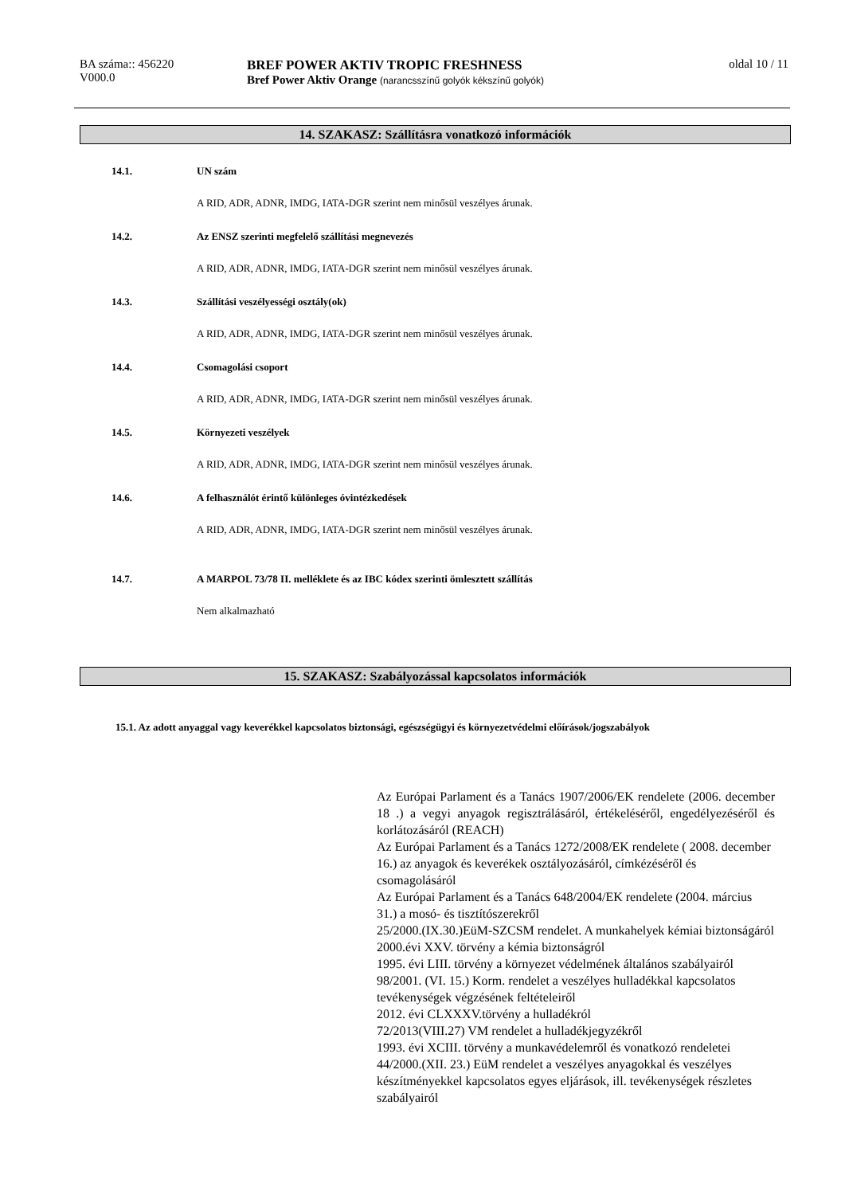BA száma:: 456220
V000.0
BREF POWER AKTIV TROPIC FRESHNESS
Bref Power Aktiv Orange (narancsszínű golyók kékszínű golyók)
oldal 10 / 11
14. SZAKASZ: Szállításra vonatkozó információk
14.1. UN szám
A RID, ADR, ADNR, IMDG, IATA-DGR szerint nem minősül veszélyes árunak.
14.2. Az ENSZ szerinti megfelelő szállítási megnevezés
A RID, ADR, ADNR, IMDG, IATA-DGR szerint nem minősül veszélyes árunak.
14.3. Szállítási veszélyességi osztály(ok)
A RID, ADR, ADNR, IMDG, IATA-DGR szerint nem minősül veszélyes árunak.
14.4. Csomagolási csoport
A RID, ADR, ADNR, IMDG, IATA-DGR szerint nem minősül veszélyes árunak.
14.5. Környezeti veszélyek
A RID, ADR, ADNR, IMDG, IATA-DGR szerint nem minősül veszélyes árunak.
14.6. A felhasználót érintő különleges óvintézkedések
A RID, ADR, ADNR, IMDG, IATA-DGR szerint nem minősül veszélyes árunak.
14.7. A MARPOL 73/78 II. melléklete és az IBC kódex szerinti ömlesztett szállítás
Nem alkalmazható
15. SZAKASZ: Szabályozással kapcsolatos információk
15.1. Az adott anyaggal vagy keverékkel kapcsolatos biztonsági, egészségügyi és környezetvédelmi előírások/jogszabályok
Az Európai Parlament és a Tanács 1907/2006/EK rendelete (2006. december 18 .) a vegyi anyagok regisztrálásáról, értékeléséről, engedélyezéséről és korlátozásáról (REACH)
Az Európai Parlament és a Tanács 1272/2008/EK rendelete ( 2008. december 16.) az anyagok és keverékek osztályozásáról, címkézéséről és csomagolásáról
Az Európai Parlament és a Tanács 648/2004/EK rendelete (2004. március 31.) a mosó- és tisztítószerekről
25/2000.(IX.30.)EüM-SZCSM rendelet. A munkahelyek kémiai biztonságáról
2000.évi XXV. törvény a kémia biztonságról
1995. évi LIII. törvény a környezet védelmének általános szabályairól
98/2001. (VI. 15.) Korm. rendelet a veszélyes hulladékkal kapcsolatos tevékenységek végzésének feltételeiről
2012. évi CLXXXV.törvény a hulladékról
72/2013(VIII.27) VM rendelet a hulladékjegyzékről
1993. évi XCIII. törvény a munkavédelemről és vonatkozó rendeletei
44/2000.(XII. 23.) EüM rendelet a veszélyes anyagokkal és veszélyes készítményekkel kapcsolatos egyes eljárások, ill. tevékenységek részletes szabályairól